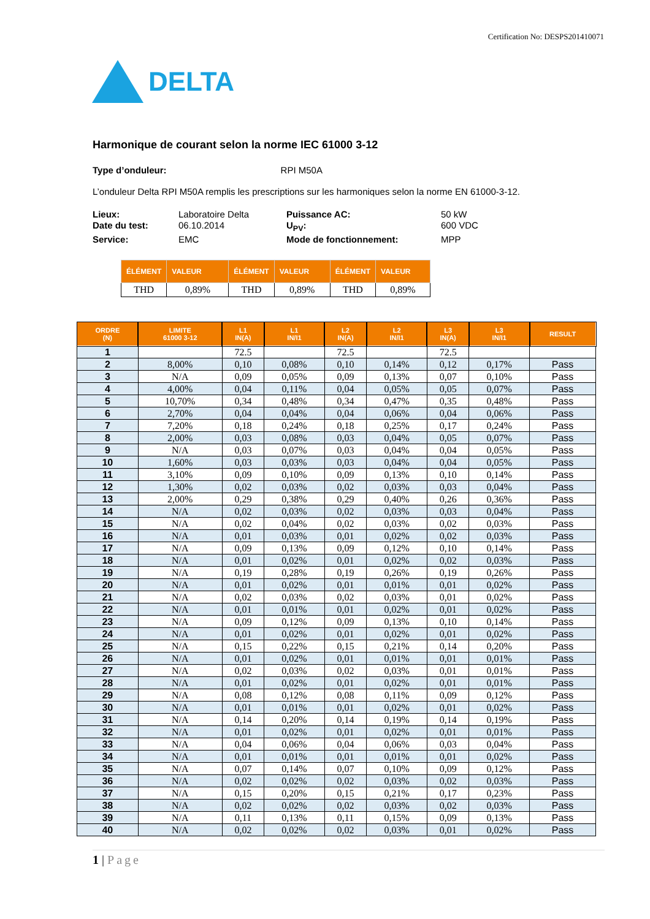Certification No: DESPS201410071
DELTA
Harmonique de courant selon la norme IEC 61000 3-12
Type d’onduleur: RPI M50A
L’onduleur Delta RPI M50A remplis les prescriptions sur les harmoniques selon la norme EN 61000-3-12.
Lieux: Laboratoire Delta Puissance AC: 50 kW Date du test: 06.10.2014 U<sub>PV</sub>: 600 VDC Service: EMC Mode de fonctionnement: MPP
| ÉLÉMENT | VALEUR | ÉLÉMENT | VALEUR | ÉLÉMENT | VALEUR |
| --- | --- | --- | --- | --- | --- |
| THD | 0,89% | THD | 0,89% | THD | 0,89% |
| ORDRE (N) | LIMITE 61000 3-12 | L1 IN(A) | L1 IN/I1 | L2 IN(A) | L2 IN/I1 | L3 IN(A) | L3 IN/I1 | RESULT |
| --- | --- | --- | --- | --- | --- | --- | --- | --- |
| 1 | | 72.5 | | 72.5 | | 72.5 | | |
| 2 | 8,00% | 0,10 | 0,08% | 0,10 | 0,14% | 0,12 | 0,17% | Pass |
| 3 | N/A | 0,09 | 0,05% | 0,09 | 0,13% | 0,07 | 0,10% | Pass |
| 4 | 4,00% | 0,04 | 0,11% | 0,04 | 0,05% | 0,05 | 0,07% | Pass |
| 5 | 10,70% | 0,34 | 0,48% | 0,34 | 0,47% | 0,35 | 0,48% | Pass |
| 6 | 2,70% | 0,04 | 0,04% | 0,04 | 0,06% | 0,04 | 0,06% | Pass |
| 7 | 7,20% | 0,18 | 0,24% | 0,18 | 0,25% | 0,17 | 0,24% | Pass |
| 8 | 2,00% | 0,03 | 0,08% | 0,03 | 0,04% | 0,05 | 0,07% | Pass |
| 9 | N/A | 0,03 | 0,07% | 0,03 | 0,04% | 0,04 | 0,05% | Pass |
| 10 | 1,60% | 0,03 | 0,03% | 0,03 | 0,04% | 0,04 | 0,05% | Pass |
| 11 | 3,10% | 0,09 | 0,10% | 0,09 | 0,13% | 0,10 | 0,14% | Pass |
| 12 | 1,30% | 0,02 | 0,03% | 0,02 | 0,03% | 0,03 | 0,04% | Pass |
| 13 | 2,00% | 0,29 | 0,38% | 0,29 | 0,40% | 0,26 | 0,36% | Pass |
| 14 | N/A | 0,02 | 0,03% | 0,02 | 0,03% | 0,03 | 0,04% | Pass |
| 15 | N/A | 0,02 | 0,04% | 0,02 | 0,03% | 0,02 | 0,03% | Pass |
| 16 | N/A | 0,01 | 0,03% | 0,01 | 0,02% | 0,02 | 0,03% | Pass |
| 17 | N/A | 0,09 | 0,13% | 0,09 | 0,12% | 0,10 | 0,14% | Pass |
| 18 | N/A | 0,01 | 0,02% | 0,01 | 0,02% | 0,02 | 0,03% | Pass |
| 19 | N/A | 0,19 | 0,28% | 0,19 | 0,26% | 0,19 | 0,26% | Pass |
| 20 | N/A | 0,01 | 0,02% | 0,01 | 0,01% | 0,01 | 0,02% | Pass |
| 21 | N/A | 0,02 | 0,03% | 0,02 | 0,03% | 0,01 | 0,02% | Pass |
| 22 | N/A | 0,01 | 0,01% | 0,01 | 0,02% | 0,01 | 0,02% | Pass |
| 23 | N/A | 0,09 | 0,12% | 0,09 | 0,13% | 0,10 | 0,14% | Pass |
| 24 | N/A | 0,01 | 0,02% | 0,01 | 0,02% | 0,01 | 0,02% | Pass |
| 25 | N/A | 0,15 | 0,22% | 0,15 | 0,21% | 0,14 | 0,20% | Pass |
| 26 | N/A | 0,01 | 0,02% | 0,01 | 0,01% | 0,01 | 0,01% | Pass |
| 27 | N/A | 0,02 | 0,03% | 0,02 | 0,03% | 0,01 | 0,01% | Pass |
| 28 | N/A | 0,01 | 0,02% | 0,01 | 0,02% | 0,01 | 0,01% | Pass |
| 29 | N/A | 0,08 | 0,12% | 0,08 | 0,11% | 0,09 | 0,12% | Pass |
| 30 | N/A | 0,01 | 0,01% | 0,01 | 0,02% | 0,01 | 0,02% | Pass |
| 31 | N/A | 0,14 | 0,20% | 0,14 | 0,19% | 0,14 | 0,19% | Pass |
| 32 | N/A | 0,01 | 0,02% | 0,01 | 0,02% | 0,01 | 0,01% | Pass |
| 33 | N/A | 0,04 | 0,06% | 0,04 | 0,06% | 0,03 | 0,04% | Pass |
| 34 | N/A | 0,01 | 0,01% | 0,01 | 0,01% | 0,01 | 0,02% | Pass |
| 35 | N/A | 0,07 | 0,14% | 0,07 | 0,10% | 0,09 | 0,12% | Pass |
| 36 | N/A | 0,02 | 0,02% | 0,02 | 0,03% | 0,02 | 0,03% | Pass |
| 37 | N/A | 0,15 | 0,20% | 0,15 | 0,21% | 0,17 | 0,23% | Pass |
| 38 | N/A | 0,02 | 0,02% | 0,02 | 0,03% | 0,02 | 0,03% | Pass |
| 39 | N/A | 0,11 | 0,13% | 0,11 | 0,15% | 0,09 | 0,13% | Pass |
| 40 | N/A | 0,02 | 0,02% | 0,02 | 0,03% | 0,01 | 0,02% | Pass |
1 | Page